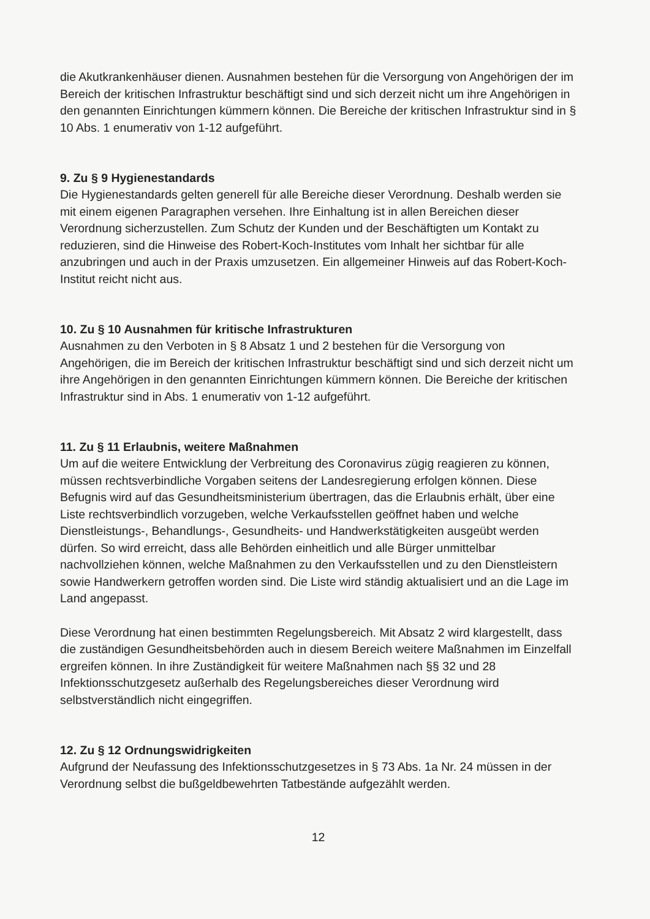die Akutkrankenhäuser dienen. Ausnahmen bestehen für die Versorgung von Angehörigen der im Bereich der kritischen Infrastruktur beschäftigt sind und sich derzeit nicht um ihre Angehörigen in den genannten Einrichtungen kümmern können. Die Bereiche der kritischen Infrastruktur sind in § 10 Abs. 1 enumerativ von 1-12 aufgeführt.
9. Zu § 9 Hygienestandards
Die Hygienestandards gelten generell für alle Bereiche dieser Verordnung. Deshalb werden sie mit einem eigenen Paragraphen versehen. Ihre Einhaltung ist in allen Bereichen dieser Verordnung sicherzustellen. Zum Schutz der Kunden und der Beschäftigten um Kontakt zu reduzieren, sind die Hinweise des Robert-Koch-Institutes vom Inhalt her sichtbar für alle anzubringen und auch in der Praxis umzusetzen. Ein allgemeiner Hinweis auf das Robert-Koch-Institut reicht nicht aus.
10. Zu § 10 Ausnahmen für kritische Infrastrukturen
Ausnahmen zu den Verboten in § 8 Absatz 1 und 2 bestehen für die Versorgung von Angehörigen, die im Bereich der kritischen Infrastruktur beschäftigt sind und sich derzeit nicht um ihre Angehörigen in den genannten Einrichtungen kümmern können. Die Bereiche der kritischen Infrastruktur sind in Abs. 1 enumerativ von 1-12 aufgeführt.
11. Zu § 11 Erlaubnis, weitere Maßnahmen
Um auf die weitere Entwicklung der Verbreitung des Coronavirus zügig reagieren zu können, müssen rechtsverbindliche Vorgaben seitens der Landesregierung erfolgen können. Diese Befugnis wird auf das Gesundheitsministerium übertragen, das die Erlaubnis erhält, über eine Liste rechtsverbindlich vorzugeben, welche Verkaufsstellen geöffnet haben und welche Dienstleistungs-, Behandlungs-, Gesundheits- und Handwerkstätigkeiten ausgeübt werden dürfen. So wird erreicht, dass alle Behörden einheitlich und alle Bürger unmittelbar nachvollziehen können, welche Maßnahmen zu den Verkaufsstellen und zu den Dienstleistern sowie Handwerkern getroffen worden sind. Die Liste wird ständig aktualisiert und an die Lage im Land angepasst.
Diese Verordnung hat einen bestimmten Regelungsbereich. Mit Absatz 2 wird klargestellt, dass die zuständigen Gesundheitsbehörden auch in diesem Bereich weitere Maßnahmen im Einzelfall ergreifen können. In ihre Zuständigkeit für weitere Maßnahmen nach §§ 32 und 28 Infektionsschutzgesetz außerhalb des Regelungsbereiches dieser Verordnung wird selbstverständlich nicht eingegriffen.
12. Zu § 12 Ordnungswidrigkeiten
Aufgrund der Neufassung des Infektionsschutzgesetzes in § 73 Abs. 1a Nr. 24 müssen in der Verordnung selbst die bußgeldbewehrten Tatbestände aufgezählt werden.
12